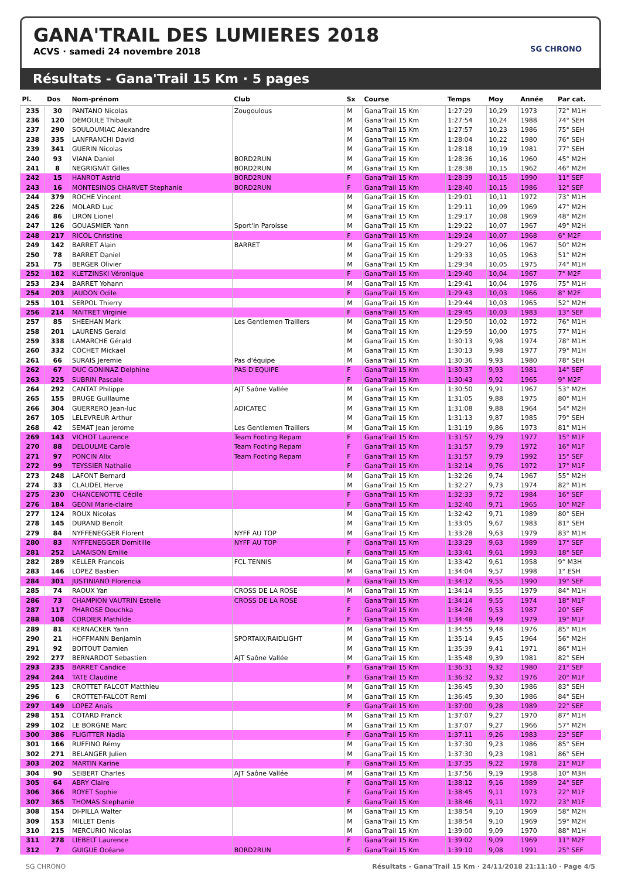GANA'TRAIL DES LUMIERES 2018
ACVS · samedi 24 novembre 2018
SG CHRONO
Résultats - Gana'Trail 15 Km · 5 pages
| Pl. | Dos | Nom-prénom | Club | Sx | Course | Temps | Moy | Année | Par cat. |
| --- | --- | --- | --- | --- | --- | --- | --- | --- | --- |
| 235 | 30 | PANTANO Nicolas | Zougoulous | M | Gana'Trail 15 Km | 1:27:29 | 10,29 | 1973 | 72° M1H |
| 236 | 120 | DEMOULE Thibault | | M | Gana'Trail 15 Km | 1:27:54 | 10,24 | 1988 | 74° SEH |
| 237 | 290 | SOULOUMIAC Alexandre | | M | Gana'Trail 15 Km | 1:27:57 | 10,23 | 1986 | 75° SEH |
| 238 | 335 | LANFRANCHI David | | M | Gana'Trail 15 Km | 1:28:04 | 10,22 | 1980 | 76° SEH |
| 239 | 341 | GUERIN Nicolas | | M | Gana'Trail 15 Km | 1:28:18 | 10,19 | 1981 | 77° SEH |
| 240 | 93 | VIANA Daniel | BORD2RUN | M | Gana'Trail 15 Km | 1:28:36 | 10,16 | 1960 | 45° M2H |
| 241 | 8 | NEGRIGNAT Gilles | BORD2RUN | M | Gana'Trail 15 Km | 1:28:38 | 10,15 | 1962 | 46° M2H |
| 242 | 15 | HANROT Astrid | BORD2RUN | F | Gana'Trail 15 Km | 1:28:39 | 10,15 | 1990 | 11° SEF |
| 243 | 16 | MONTESINOS CHARVET Stephanie | BORD2RUN | F | Gana'Trail 15 Km | 1:28:40 | 10,15 | 1986 | 12° SEF |
| 244 | 379 | ROCHE Vincent | | M | Gana'Trail 15 Km | 1:29:01 | 10,11 | 1972 | 73° M1H |
| 245 | 226 | MOLARD Luc | | M | Gana'Trail 15 Km | 1:29:11 | 10,09 | 1969 | 47° M2H |
| 246 | 86 | LIRON Lionel | | M | Gana'Trail 15 Km | 1:29:17 | 10,08 | 1969 | 48° M2H |
| 247 | 126 | GOUASMIER Yann | Sport'in Paroisse | M | Gana'Trail 15 Km | 1:29:22 | 10,07 | 1967 | 49° M2H |
| 248 | 217 | RICOL Christine | | F | Gana'Trail 15 Km | 1:29:24 | 10,07 | 1968 | 6° M2F |
| 249 | 142 | BARRET Alain | BARRET | M | Gana'Trail 15 Km | 1:29:27 | 10,06 | 1967 | 50° M2H |
| 250 | 78 | BARRET Daniel | | M | Gana'Trail 15 Km | 1:29:33 | 10,05 | 1963 | 51° M2H |
| 251 | 75 | BERGER Olivier | | M | Gana'Trail 15 Km | 1:29:34 | 10,05 | 1975 | 74° M1H |
| 252 | 182 | KLETZINSKI Véronique | | F | Gana'Trail 15 Km | 1:29:40 | 10,04 | 1967 | 7° M2F |
| 253 | 234 | BARRET Yohann | | M | Gana'Trail 15 Km | 1:29:41 | 10,04 | 1976 | 75° M1H |
| 254 | 203 | JAUDON Odile | | F | Gana'Trail 15 Km | 1:29:43 | 10,03 | 1966 | 8° M2F |
| 255 | 101 | SERPOL Thierry | | M | Gana'Trail 15 Km | 1:29:44 | 10,03 | 1965 | 52° M2H |
| 256 | 214 | MAITRET Virginie | | F | Gana'Trail 15 Km | 1:29:45 | 10,03 | 1983 | 13° SEF |
| 257 | 85 | SHEEHAN Mark | Les Gentlemen Traillers | M | Gana'Trail 15 Km | 1:29:50 | 10,02 | 1972 | 76° M1H |
| 258 | 201 | LAURENS Gerald | | M | Gana'Trail 15 Km | 1:29:59 | 10,00 | 1975 | 77° M1H |
| 259 | 338 | LAMARCHE Gérald | | M | Gana'Trail 15 Km | 1:30:13 | 9,98 | 1974 | 78° M1H |
| 260 | 332 | COCHET Mickael | | M | Gana'Trail 15 Km | 1:30:13 | 9,98 | 1977 | 79° M1H |
| 261 | 66 | SURAIS Jeremie | Pas d'équipe | M | Gana'Trail 15 Km | 1:30:36 | 9,93 | 1980 | 78° SEH |
| 262 | 67 | DUC GONINAZ Delphine | PAS D'EQUIPE | F | Gana'Trail 15 Km | 1:30:37 | 9,93 | 1981 | 14° SEF |
| 263 | 225 | SUBRIN Pascale | | F | Gana'Trail 15 Km | 1:30:43 | 9,92 | 1965 | 9° M2F |
| 264 | 292 | CANTAT Philippe | AJT Saône Vallée | M | Gana'Trail 15 Km | 1:30:50 | 9,91 | 1967 | 53° M2H |
| 265 | 155 | BRUGE Guillaume | | M | Gana'Trail 15 Km | 1:31:05 | 9,88 | 1975 | 80° M1H |
| 266 | 304 | GUERRERO Jean-luc | ADICATEC | M | Gana'Trail 15 Km | 1:31:08 | 9,88 | 1964 | 54° M2H |
| 267 | 105 | LELEVREUR Arthur | | M | Gana'Trail 15 Km | 1:31:13 | 9,87 | 1985 | 79° SEH |
| 268 | 42 | SEMAT Jean jerome | Les Gentlemen Traillers | M | Gana'Trail 15 Km | 1:31:19 | 9,86 | 1973 | 81° M1H |
| 269 | 143 | VICHOT Laurence | Team Footing Repam | F | Gana'Trail 15 Km | 1:31:57 | 9,79 | 1977 | 15° M1F |
| 270 | 88 | DELOULME Carole | Team Footing Repam | F | Gana'Trail 15 Km | 1:31:57 | 9,79 | 1972 | 16° M1F |
| 271 | 97 | PONCIN Alix | Team Footing Repam | F | Gana'Trail 15 Km | 1:31:57 | 9,79 | 1992 | 15° SEF |
| 272 | 99 | TEYSSIER Nathalie | | F | Gana'Trail 15 Km | 1:32:14 | 9,76 | 1972 | 17° M1F |
| 273 | 248 | LAFONT Bernard | | M | Gana'Trail 15 Km | 1:32:26 | 9,74 | 1967 | 55° M2H |
| 274 | 33 | CLAUDEL Herve | | M | Gana'Trail 15 Km | 1:32:27 | 9,73 | 1974 | 82° M1H |
| 275 | 230 | CHANCENOTTE Cécile | | F | Gana'Trail 15 Km | 1:32:33 | 9,72 | 1984 | 16° SEF |
| 276 | 184 | GEONI Marie-claire | | F | Gana'Trail 15 Km | 1:32:40 | 9,71 | 1965 | 10° M2F |
| 277 | 124 | ROUX Nicolas | | M | Gana'Trail 15 Km | 1:32:42 | 9,71 | 1989 | 80° SEH |
| 278 | 145 | DURAND Benoît | | M | Gana'Trail 15 Km | 1:33:05 | 9,67 | 1983 | 81° SEH |
| 279 | 84 | NYFFENEGGER Florent | NYFF AU TOP | M | Gana'Trail 15 Km | 1:33:28 | 9,63 | 1979 | 83° M1H |
| 280 | 83 | NYFFENEGGER Domitille | NYFF AU TOP | F | Gana'Trail 15 Km | 1:33:29 | 9,63 | 1989 | 17° SEF |
| 281 | 252 | LAMAISON Emilie | | F | Gana'Trail 15 Km | 1:33:41 | 9,61 | 1993 | 18° SEF |
| 282 | 289 | KELLER Francois | FCL TENNIS | M | Gana'Trail 15 Km | 1:33:42 | 9,61 | 1958 | 9° M3H |
| 283 | 146 | LOPEZ Bastien | | M | Gana'Trail 15 Km | 1:34:04 | 9,57 | 1998 | 1° ESH |
| 284 | 301 | JUSTINIANO Florencia | | F | Gana'Trail 15 Km | 1:34:12 | 9,55 | 1990 | 19° SEF |
| 285 | 74 | RAOUX Yan | CROSS DE LA ROSE | M | Gana'Trail 15 Km | 1:34:14 | 9,55 | 1979 | 84° M1H |
| 286 | 73 | CHAMPION VAUTRIN Estelle | CROSS DE LA ROSE | F | Gana'Trail 15 Km | 1:34:14 | 9,55 | 1974 | 18° M1F |
| 287 | 117 | PHAROSE Douchka | | F | Gana'Trail 15 Km | 1:34:26 | 9,53 | 1987 | 20° SEF |
| 288 | 108 | CORDIER Mathilde | | F | Gana'Trail 15 Km | 1:34:48 | 9,49 | 1979 | 19° M1F |
| 289 | 81 | KERNACKER Yann | | M | Gana'Trail 15 Km | 1:34:55 | 9,48 | 1976 | 85° M1H |
| 290 | 21 | HOFFMANN Benjamin | SPORTAIX/RAIDLIGHT | M | Gana'Trail 15 Km | 1:35:14 | 9,45 | 1964 | 56° M2H |
| 291 | 92 | BOITOUT Damien | | M | Gana'Trail 15 Km | 1:35:39 | 9,41 | 1971 | 86° M1H |
| 292 | 277 | BERNARDOT Sebastien | AJT Saône Vallée | M | Gana'Trail 15 Km | 1:35:48 | 9,39 | 1981 | 82° SEH |
| 293 | 235 | BARRET Candice | | F | Gana'Trail 15 Km | 1:36:31 | 9,32 | 1980 | 21° SEF |
| 294 | 244 | TATE Claudine | | F | Gana'Trail 15 Km | 1:36:32 | 9,32 | 1976 | 20° M1F |
| 295 | 123 | CROTTET FALCOT Matthieu | | M | Gana'Trail 15 Km | 1:36:45 | 9,30 | 1986 | 83° SEH |
| 296 | 6 | CROTTET-FALCOT Remi | | M | Gana'Trail 15 Km | 1:36:45 | 9,30 | 1986 | 84° SEH |
| 297 | 149 | LOPEZ Anaïs | | F | Gana'Trail 15 Km | 1:37:00 | 9,28 | 1989 | 22° SEF |
| 298 | 151 | COTARD Franck | | M | Gana'Trail 15 Km | 1:37:07 | 9,27 | 1970 | 87° M1H |
| 299 | 102 | LE BORGNE Marc | | M | Gana'Trail 15 Km | 1:37:07 | 9,27 | 1966 | 57° M2H |
| 300 | 386 | FLIGITTER Nadia | | F | Gana'Trail 15 Km | 1:37:11 | 9,26 | 1983 | 23° SEF |
| 301 | 166 | RUFFINO Rémy | | M | Gana'Trail 15 Km | 1:37:30 | 9,23 | 1986 | 85° SEH |
| 302 | 271 | BELANGER Julien | | M | Gana'Trail 15 Km | 1:37:30 | 9,23 | 1981 | 86° SEH |
| 303 | 202 | MARTIN Karine | | F | Gana'Trail 15 Km | 1:37:35 | 9,22 | 1978 | 21° M1F |
| 304 | 90 | SEIBERT Charles | AJT Saône Vallée | M | Gana'Trail 15 Km | 1:37:56 | 9,19 | 1958 | 10° M3H |
| 305 | 64 | ABRY Claire | | F | Gana'Trail 15 Km | 1:38:12 | 9,16 | 1989 | 24° SEF |
| 306 | 366 | ROYET Sophie | | F | Gana'Trail 15 Km | 1:38:45 | 9,11 | 1973 | 22° M1F |
| 307 | 365 | THOMAS Stephanie | | F | Gana'Trail 15 Km | 1:38:46 | 9,11 | 1972 | 23° M1F |
| 308 | 154 | DI-PILLA Walter | | M | Gana'Trail 15 Km | 1:38:54 | 9,10 | 1969 | 58° M2H |
| 309 | 153 | MILLET Denis | | M | Gana'Trail 15 Km | 1:38:54 | 9,10 | 1969 | 59° M2H |
| 310 | 215 | MERCURIO Nicolas | | M | Gana'Trail 15 Km | 1:39:00 | 9,09 | 1970 | 88° M1H |
| 311 | 278 | LIEBELT Laurence | | F | Gana'Trail 15 Km | 1:39:02 | 9,09 | 1969 | 11° M2F |
| 312 | 7 | GUIGUE Océane | BORD2RUN | F | Gana'Trail 15 Km | 1:39:10 | 9,08 | 1991 | 25° SEF |
SG CHRONO Résultats - Gana'Trail 15 Km · 24/11/2018 21:11:10 · Page 4/5